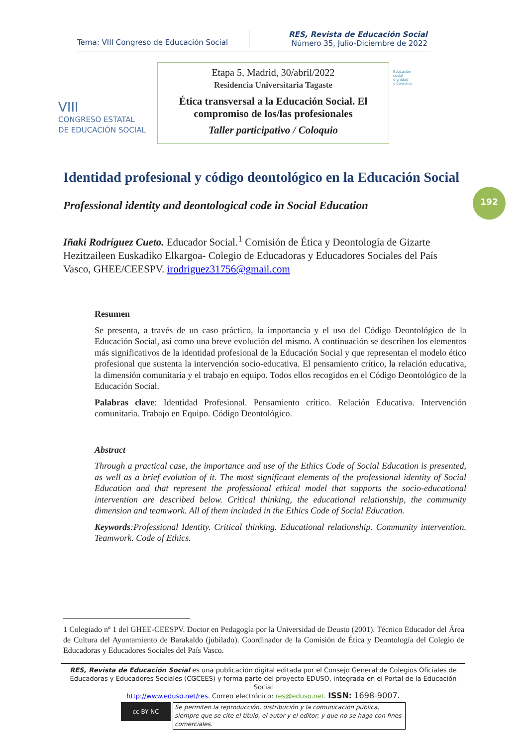Tema: VIII Congreso de Educación Social
RES, Revista de Educación Social
Número 35, Julio-Diciembre de 2022
VIII
CONGRESO ESTATAL
DE EDUCACIÓN SOCIAL
Etapa 5, Madrid, 30/abril/2022
Residencia Universitaria Tagaste
Ética transversal a la Educación Social. El
compromiso de los/las profesionales
Taller participativo / Coloquio
Educación
social
dignidad
y derechos
192
Identidad profesional y código deontológico en la Educación Social
Professional identity and deontological code in Social Education
Iñaki Rodríguez Cueto. Educador Social.<sup>1</sup> Comisión de Ética y Deontología de Gizarte Hezitzaileen Euskadiko Elkargoa- Colegio de Educadoras y Educadores Sociales del País Vasco, GHEE/CEESPV. irodriguez31756@gmail.com
Resumen
Se presenta, a través de un caso práctico, la importancia y el uso del Código Deontológico de la Educación Social, así como una breve evolución del mismo. A continuación se describen los elementos más significativos de la identidad profesional de la Educación Social y que representan el modelo ético profesional que sustenta la intervención socio-educativa. El pensamiento crítico, la relación educativa, la dimensión comunitaria y el trabajo en equipo. Todos ellos recogidos en el Código Deontológico de la Educación Social.
Palabras clave: Identidad Profesional. Pensamiento crítico. Relación Educativa. Intervención comunitaria. Trabajo en Equipo. Código Deontológico.
Abstract
Through a practical case, the importance and use of the Ethics Code of Social Education is presented, as well as a brief evolution of it. The most significant elements of the professional identity of Social Education and that represent the professional ethical model that supports the socio-educational intervention are described below. Critical thinking, the educational relationship, the community dimension and teamwork. All of them included in the Ethics Code of Social Education.
Keywords:Professional Identity. Critical thinking. Educational relationship. Community intervention. Teamwork. Code of Ethics.
1 Colegiado nº 1 del GHEE-CEESPV. Doctor en Pedagogía por la Universidad de Deusto (2001). Técnico Educador del Área de Cultura del Ayuntamiento de Barakaldo (jubilado). Coordinador de la Comisión de Ética y Deontología del Colegio de Educadoras y Educadores Sociales del País Vasco.
RES, Revista de Educación Social es una publicación digital editada por el Consejo General de Colegios Oficiales de Educadoras y Educadores Sociales (CGCEES) y forma parte del proyecto EDUSO, integrada en el Portal de la Educación Social
http://www.eduso.net/res. Correo electrónico: res@eduso.net. ISSN: 1698-9007.
cc BY NC
Se permiten la reproducción, distribución y la comunicación pública, siempre que se cite el título, el autor y el editor; y que no se haga con fines comerciales.